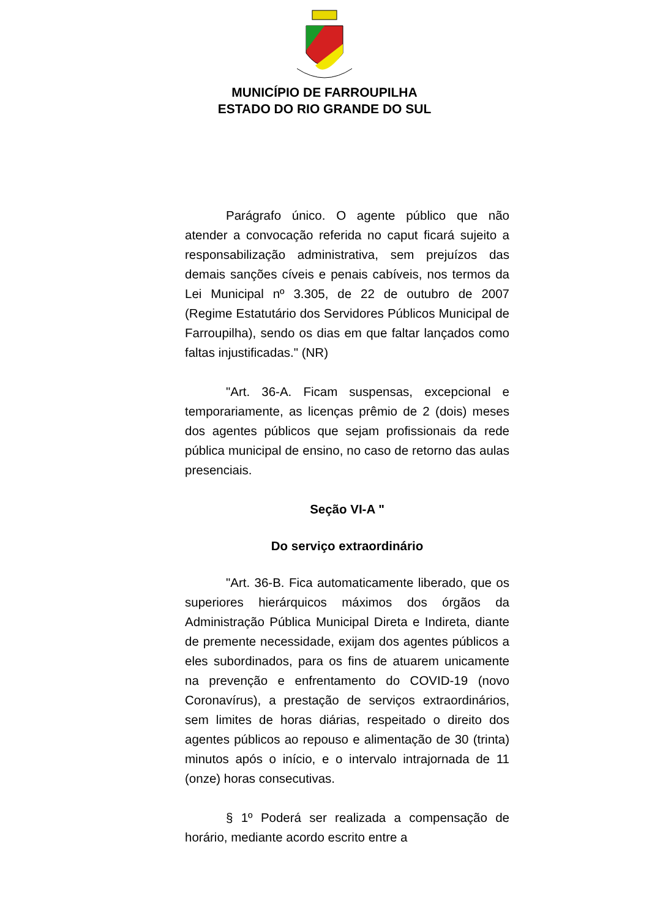MUNICÍPIO DE FARROUPILHA
ESTADO DO RIO GRANDE DO SUL
Parágrafo único. O agente público que não atender a convocação referida no caput ficará sujeito a responsabilização administrativa, sem prejuízos das demais sanções cíveis e penais cabíveis, nos termos da Lei Municipal nº 3.305, de 22 de outubro de 2007 (Regime Estatutário dos Servidores Públicos Municipal de Farroupilha), sendo os dias em que faltar lançados como faltas injustificadas." (NR)
"Art. 36-A. Ficam suspensas, excepcional e temporariamente, as licenças prêmio de 2 (dois) meses dos agentes públicos que sejam profissionais da rede pública municipal de ensino, no caso de retorno das aulas presenciais.
Seção VI-A "
Do serviço extraordinário
"Art. 36-B. Fica automaticamente liberado, que os superiores hierárquicos máximos dos órgãos da Administração Pública Municipal Direta e Indireta, diante de premente necessidade, exijam dos agentes públicos a eles subordinados, para os fins de atuarem unicamente na prevenção e enfrentamento do COVID-19 (novo Coronavírus), a prestação de serviços extraordinários, sem limites de horas diárias, respeitado o direito dos agentes públicos ao repouso e alimentação de 30 (trinta) minutos após o início, e o intervalo intrajornada de 11 (onze) horas consecutivas.
§ 1º Poderá ser realizada a compensação de horário, mediante acordo escrito entre a